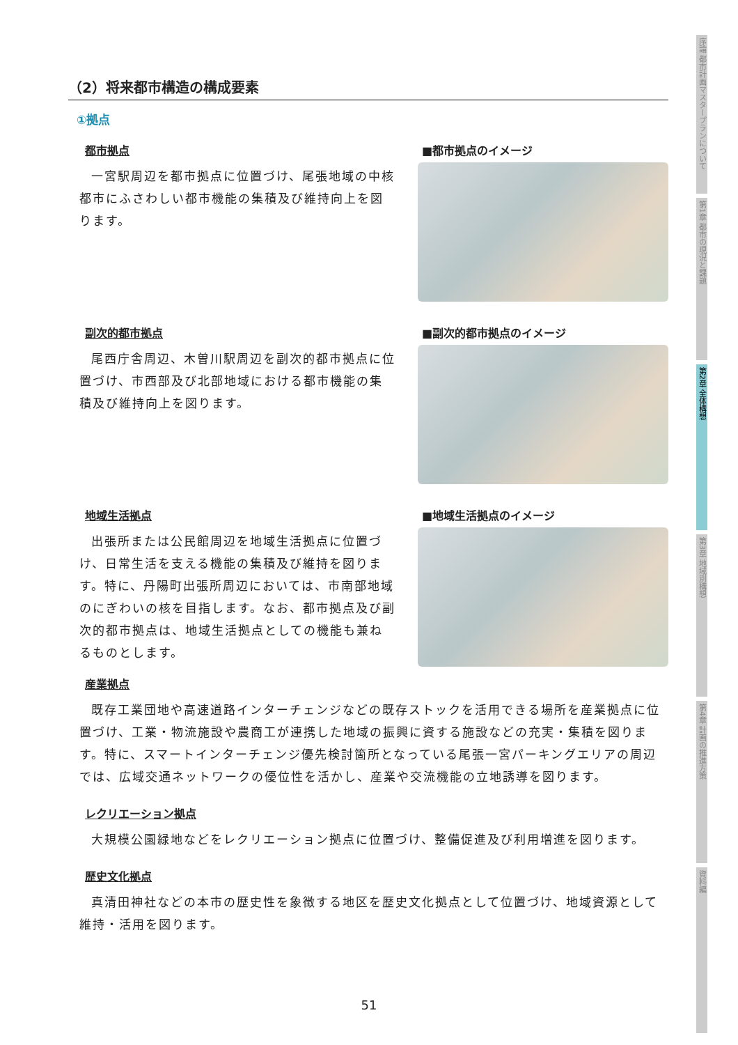（2）将来都市構造の構成要素
①拠点
都市拠点
一宮駅周辺を都市拠点に位置づけ、尾張地域の中核都市にふさわしい都市機能の集積及び維持向上を図ります。
■都市拠点のイメージ
副次的都市拠点
尾西庁舎周辺、木曽川駅周辺を副次的都市拠点に位置づけ、市西部及び北部地域における都市機能の集積及び維持向上を図ります。
■副次的都市拠点のイメージ
地域生活拠点
出張所または公民館周辺を地域生活拠点に位置づけ、日常生活を支える機能の集積及び維持を図ります。特に、丹陽町出張所周辺においては、市南部地域のにぎわいの核を目指します。なお、都市拠点及び副次的都市拠点は、地域生活拠点としての機能も兼ねるものとします。
■地域生活拠点のイメージ
産業拠点
既存工業団地や高速道路インターチェンジなどの既存ストックを活用できる場所を産業拠点に位置づけ、工業・物流施設や農商工が連携した地域の振興に資する施設などの充実・集積を図ります。特に、スマートインターチェンジ優先検討箇所となっている尾張一宮パーキングエリアの周辺では、広域交通ネットワークの優位性を活かし、産業や交流機能の立地誘導を図ります。
レクリエーション拠点
大規模公園緑地などをレクリエーション拠点に位置づけ、整備促進及び利用増進を図ります。
歴史文化拠点
真清田神社などの本市の歴史性を象徴する地区を歴史文化拠点として位置づけ、地域資源として維持・活用を図ります。
序論 都市計画マスタープランについて
第1章 都市の現況と課題
第2章 全体構想
第3章 地域別構想
第4章 計画の推進方策
資料編
51